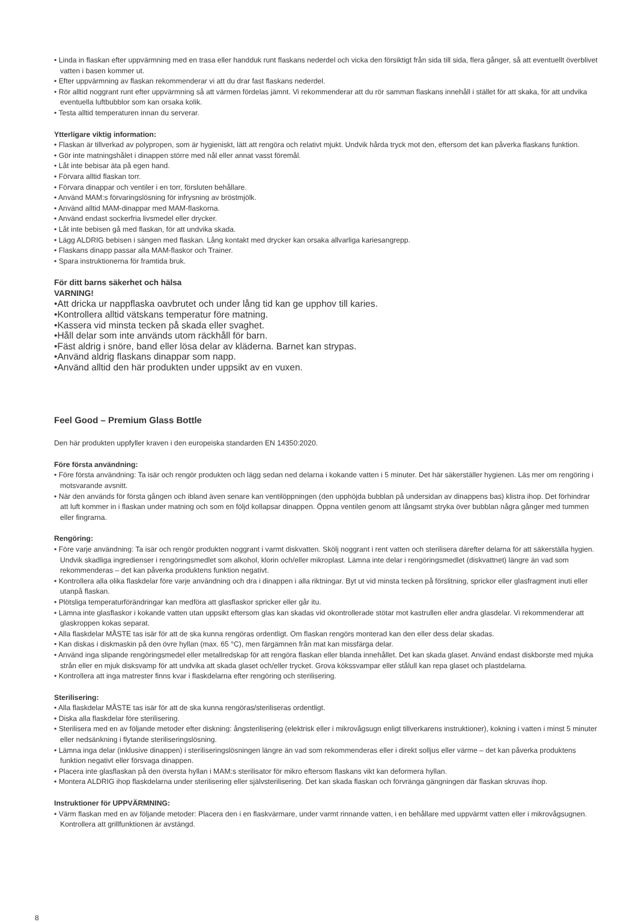• Linda in flaskan efter uppvärmning med en trasa eller handduk runt flaskans nederdel och vicka den försiktigt från sida till sida, flera gånger, så att eventuellt överblivet vatten i basen kommer ut.
• Efter uppvärmning av flaskan rekommenderar vi att du drar fast flaskans nederdel.
• Rör alltid noggrant runt efter uppvärmning så att värmen fördelas jämnt. Vi rekommenderar att du rör samman flaskans innehåll i stället för att skaka, för att undvika eventuella luftbubblor som kan orsaka kolik.
• Testa alltid temperaturen innan du serverar.
Ytterligare viktig information:
• Flaskan är tillverkad av polypropen, som är hygieniskt, lätt att rengöra och relativt mjukt. Undvik hårda tryck mot den, eftersom det kan påverka flaskans funktion.
• Gör inte matningshålet i dinappen större med nål eller annat vasst föremål.
• Låt inte bebisar äta på egen hand.
• Förvara alltid flaskan torr.
• Förvara dinappar och ventiler i en torr, försluten behållare.
• Använd MAM:s förvaringslösning för infrysning av bröstmjölk.
• Använd alltid MAM-dinappar med MAM-flaskorna.
• Använd endast sockerfria livsmedel eller drycker.
• Låt inte bebisen gå med flaskan, för att undvika skada.
• Lägg ALDRIG bebisen i sängen med flaskan. Lång kontakt med drycker kan orsaka allvarliga kariesangrepp.
• Flaskans dinapp passar alla MAM-flaskor och Trainer.
• Spara instruktionerna för framtida bruk.
För ditt barns säkerhet och hälsa
VARNING!
•Att dricka ur nappflaska oavbrutet och under lång tid kan ge upphov till karies.
•Kontrollera alltid vätskans temperatur före matning.
•Kassera vid minsta tecken på skada eller svaghet.
•Håll delar som inte används utom räckhåll för barn.
•Fäst aldrig i snöre, band eller lösa delar av kläderna. Barnet kan strypas.
•Använd aldrig flaskans dinappar som napp.
•Använd alltid den här produkten under uppsikt av en vuxen.
Feel Good – Premium Glass Bottle
Den här produkten uppfyller kraven i den europeiska standarden EN 14350:2020.
Före första användning:
• Före första användning: Ta isär och rengör produkten och lägg sedan ned delarna i kokande vatten i 5 minuter. Det här säkerställer hygienen. Läs mer om rengöring i motsvarande avsnitt.
• När den används för första gången och ibland även senare kan ventilöppningen (den upphöjda bubblan på undersidan av dinappens bas) klistra ihop. Det förhindrar att luft kommer in i flaskan under matning och som en följd kollapsar dinappen. Öppna ventilen genom att långsamt stryka över bubblan några gånger med tummen eller fingrarna.
Rengöring:
• Före varje användning: Ta isär och rengör produkten noggrant i varmt diskvatten. Skölj noggrant i rent vatten och sterilisera därefter delarna för att säkerställa hygien. Undvik skadliga ingredienser i rengöringsmedlet som alkohol, klorin och/eller mikroplast. Lämna inte delar i rengöringsmedlet (diskvattnet) längre än vad som rekommenderas – det kan påverka produktens funktion negativt.
• Kontrollera alla olika flaskdelar före varje användning och dra i dinappen i alla riktningar. Byt ut vid minsta tecken på förslitning, sprickor eller glasfragment inuti eller utanpå flaskan.
• Plötsliga temperaturförändringar kan medföra att glasflaskor spricker eller går itu.
• Lämna inte glasflaskor i kokande vatten utan uppsikt eftersom glas kan skadas vid okontrollerade stötar mot kastrullen eller andra glasdelar. Vi rekommenderar att glaskroppen kokas separat.
• Alla flaskdelar MÅSTE tas isär för att de ska kunna rengöras ordentligt. Om flaskan rengörs monterad kan den eller dess delar skadas.
• Kan diskas i diskmaskin på den övre hyllan (max. 65 °C), men färgämnen från mat kan missfärga delar.
• Använd inga slipande rengöringsmedel eller metallredskap för att rengöra flaskan eller blanda innehållet. Det kan skada glaset. Använd endast diskborste med mjuka strån eller en mjuk disksvamp för att undvika att skada glaset och/eller trycket. Grova kökssvampar eller stålull kan repa glaset och plastdelarna.
• Kontrollera att inga matrester finns kvar i flaskdelarna efter rengöring och sterilisering.
Sterilisering:
• Alla flaskdelar MÅSTE tas isär för att de ska kunna rengöras/steriliseras ordentligt.
• Diska alla flaskdelar före sterilisering.
• Sterilisera med en av följande metoder efter diskning: ångsterilisering (elektrisk eller i mikrovågsugn enligt tillverkarens instruktioner), kokning i vatten i minst 5 minuter eller nedsänkning i flytande steriliseringslösning.
• Lämna inga delar (inklusive dinappen) i steriliseringslösningen längre än vad som rekommenderas eller i direkt solljus eller värme – det kan påverka produktens funktion negativt eller försvaga dinappen.
• Placera inte glasflaskan på den översta hyllan i MAM:s sterilisator för mikro eftersom flaskans vikt kan deformera hyllan.
• Montera ALDRIG ihop flaskdelarna under sterilisering eller självsterilisering. Det kan skada flaskan och förvränga gängningen där flaskan skruvas ihop.
Instruktioner för UPPVÄRMNING:
• Värm flaskan med en av följande metoder: Placera den i en flaskvärmare, under varmt rinnande vatten, i en behållare med uppvärmt vatten eller i mikrovågsugnen. Kontrollera att grillfunktionen är avstängd.
8